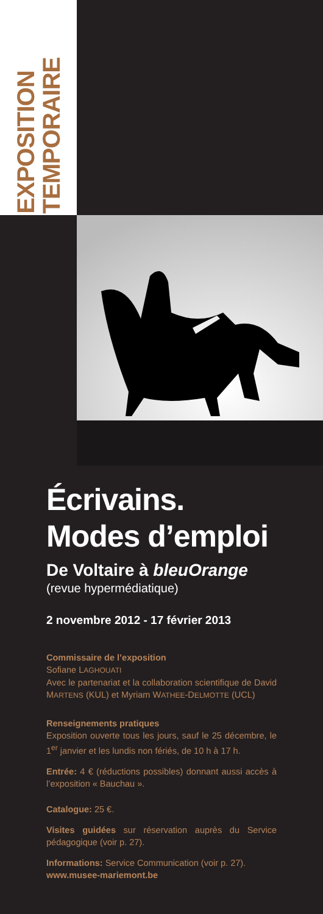EXPOSITION
TEMPORAIRE
Écrivains.
Modes d’emploi
De Voltaire à bleuOrange
(revue hypermédiatique)
2 novembre 2012 - 17 février 2013
Commissaire de l’exposition
Sofiane LAGHOUATI
Avec le partenariat et la collaboration scientifique de David MARTENS (KUL) et Myriam WATHEE-DELMOTTE (UCL)
Renseignements pratiques
Exposition ouverte tous les jours, sauf le 25 décembre, le 1<sup>er</sup> janvier et les lundis non fériés, de 10 h à 17 h.
Entrée: 4 € (réductions possibles) donnant aussi accès à l’exposition « Bauchau ».
Catalogue: 25 €.
Visites guidées sur réservation auprès du Service pédagogique (voir p. 27).
Informations: Service Communication (voir p. 27).
www.musee-mariemont.be